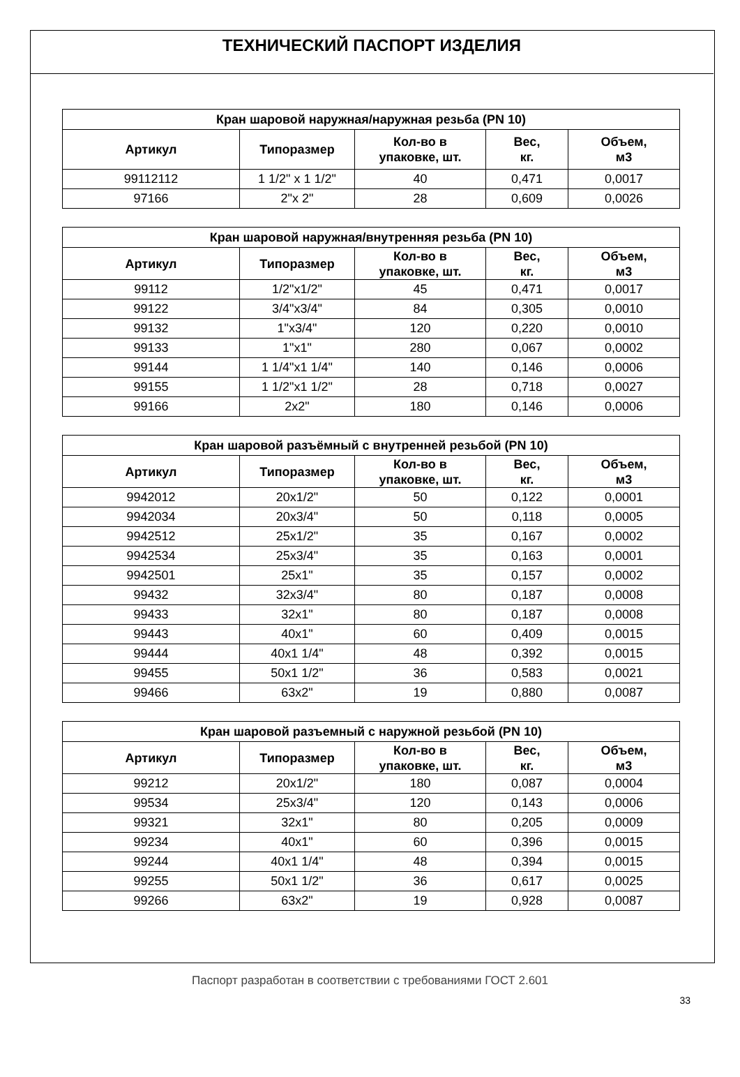ТЕХНИЧЕСКИЙ ПАСПОРТ ИЗДЕЛИЯ
| Кран шаровой наружная/наружная резьба (PN 10) | | | | |
| --- | --- | --- | --- | --- |
| Артикул | Типоразмер | Кол-во в упаковке, шт. | Вес, кг. | Объем, м3 |
| 99112112 | 1 1/2" x 1 1/2" | 40 | 0,471 | 0,0017 |
| 97166 | 2"x 2" | 28 | 0,609 | 0,0026 |
| Кран шаровой наружная/внутренняя резьба (PN 10) | | | | |
| --- | --- | --- | --- | --- |
| Артикул | Типоразмер | Кол-во в упаковке, шт. | Вес, кг. | Объем, м3 |
| 99112 | 1/2"x1/2" | 45 | 0,471 | 0,0017 |
| 99122 | 3/4"x3/4" | 84 | 0,305 | 0,0010 |
| 99132 | 1"x3/4" | 120 | 0,220 | 0,0010 |
| 99133 | 1"x1" | 280 | 0,067 | 0,0002 |
| 99144 | 1 1/4"x1 1/4" | 140 | 0,146 | 0,0006 |
| 99155 | 1 1/2"x1 1/2" | 28 | 0,718 | 0,0027 |
| 99166 | 2x2" | 180 | 0,146 | 0,0006 |
| Кран шаровой разъёмный с внутренней резьбой (PN 10) | | | | |
| --- | --- | --- | --- | --- |
| Артикул | Типоразмер | Кол-во в упаковке, шт. | Вес, кг. | Объем, м3 |
| 9942012 | 20x1/2" | 50 | 0,122 | 0,0001 |
| 9942034 | 20x3/4" | 50 | 0,118 | 0,0005 |
| 9942512 | 25x1/2" | 35 | 0,167 | 0,0002 |
| 9942534 | 25x3/4" | 35 | 0,163 | 0,0001 |
| 9942501 | 25x1" | 35 | 0,157 | 0,0002 |
| 99432 | 32x3/4" | 80 | 0,187 | 0,0008 |
| 99433 | 32x1" | 80 | 0,187 | 0,0008 |
| 99443 | 40x1" | 60 | 0,409 | 0,0015 |
| 99444 | 40x1 1/4" | 48 | 0,392 | 0,0015 |
| 99455 | 50x1 1/2" | 36 | 0,583 | 0,0021 |
| 99466 | 63x2" | 19 | 0,880 | 0,0087 |
| Кран шаровой разъемный с наружной резьбой (PN 10) | | | | |
| --- | --- | --- | --- | --- |
| Артикул | Типоразмер | Кол-во в упаковке, шт. | Вес, кг. | Объем, м3 |
| 99212 | 20x1/2" | 180 | 0,087 | 0,0004 |
| 99534 | 25x3/4" | 120 | 0,143 | 0,0006 |
| 99321 | 32x1" | 80 | 0,205 | 0,0009 |
| 99234 | 40x1" | 60 | 0,396 | 0,0015 |
| 99244 | 40x1 1/4" | 48 | 0,394 | 0,0015 |
| 99255 | 50x1 1/2" | 36 | 0,617 | 0,0025 |
| 99266 | 63x2" | 19 | 0,928 | 0,0087 |
Паспорт разработан в соответствии с требованиями ГОСТ 2.601
33